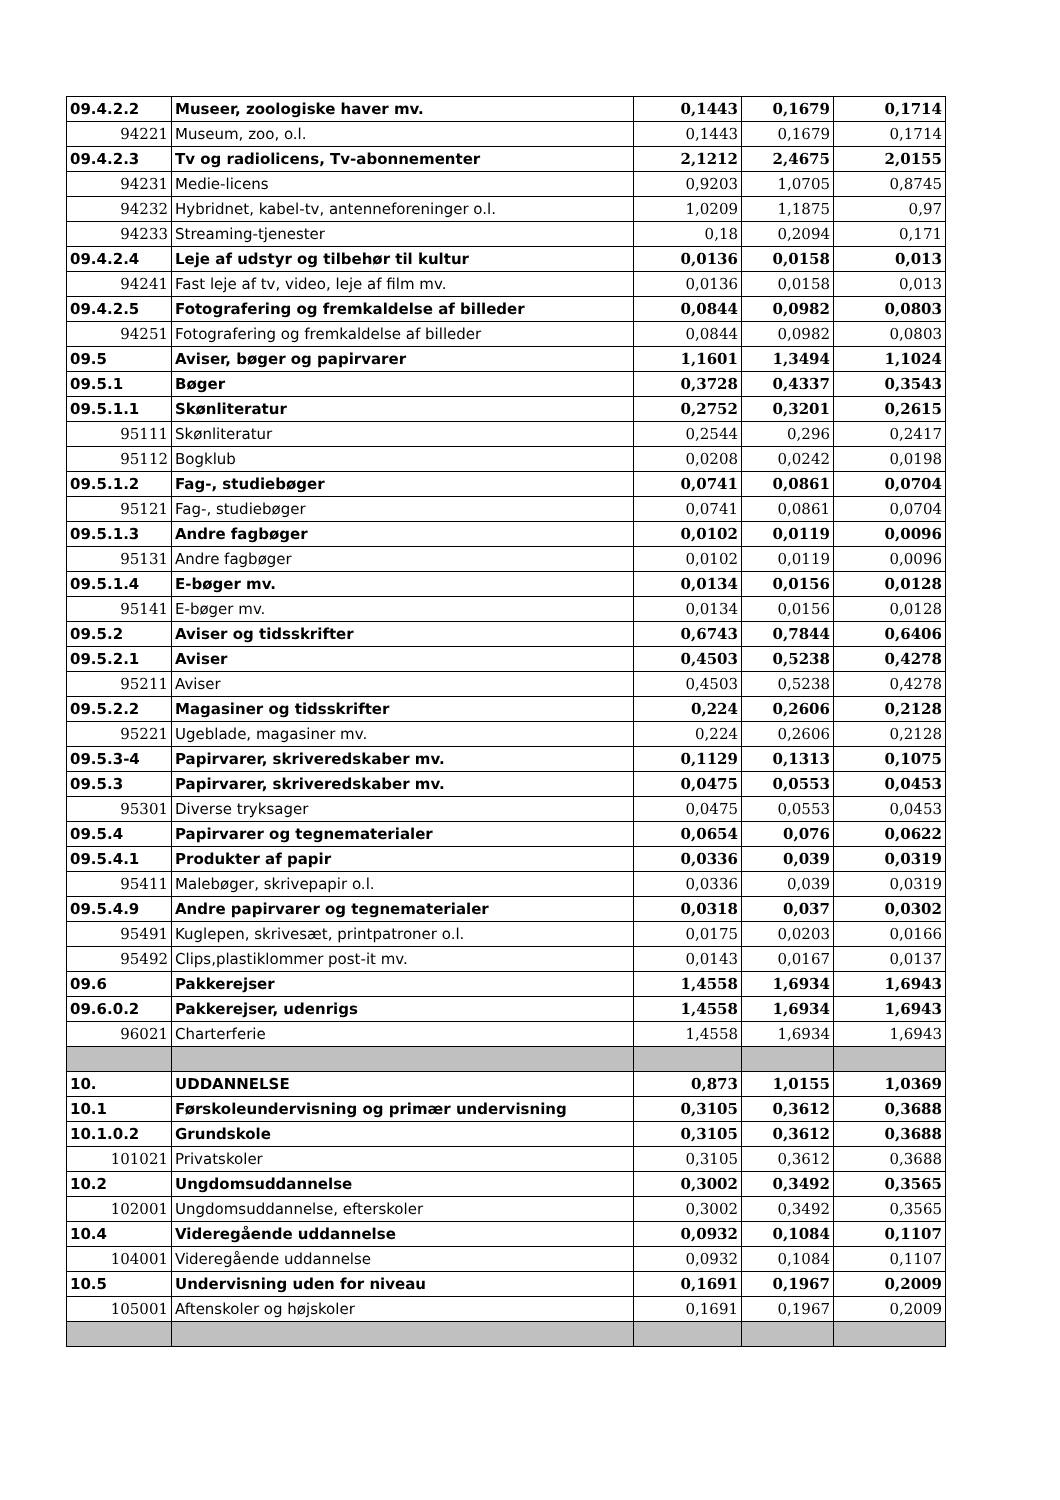| 09.4.2.2 | Museer, zoologiske haver mv. | 0,1443 | 0,1679 | 0,1714 |
| 94221 | Museum, zoo, o.l. | 0,1443 | 0,1679 | 0,1714 |
| 09.4.2.3 | Tv og radiolicens, Tv-abonnementer | 2,1212 | 2,4675 | 2,0155 |
| 94231 | Medie-licens | 0,9203 | 1,0705 | 0,8745 |
| 94232 | Hybridnet, kabel-tv, antenneforeninger o.l. | 1,0209 | 1,1875 | 0,97 |
| 94233 | Streaming-tjenester | 0,18 | 0,2094 | 0,171 |
| 09.4.2.4 | Leje af udstyr og tilbehør til kultur | 0,0136 | 0,0158 | 0,013 |
| 94241 | Fast leje af tv, video, leje af film mv. | 0,0136 | 0,0158 | 0,013 |
| 09.4.2.5 | Fotografering og fremkaldelse af billeder | 0,0844 | 0,0982 | 0,0803 |
| 94251 | Fotografering og fremkaldelse af billeder | 0,0844 | 0,0982 | 0,0803 |
| 09.5 | Aviser, bøger og papirvarer | 1,1601 | 1,3494 | 1,1024 |
| 09.5.1 | Bøger | 0,3728 | 0,4337 | 0,3543 |
| 09.5.1.1 | Skønliteratur | 0,2752 | 0,3201 | 0,2615 |
| 95111 | Skønliteratur | 0,2544 | 0,296 | 0,2417 |
| 95112 | Bogklub | 0,0208 | 0,0242 | 0,0198 |
| 09.5.1.2 | Fag-, studiebøger | 0,0741 | 0,0861 | 0,0704 |
| 95121 | Fag-, studiebøger | 0,0741 | 0,0861 | 0,0704 |
| 09.5.1.3 | Andre fagbøger | 0,0102 | 0,0119 | 0,0096 |
| 95131 | Andre fagbøger | 0,0102 | 0,0119 | 0,0096 |
| 09.5.1.4 | E-bøger mv. | 0,0134 | 0,0156 | 0,0128 |
| 95141 | E-bøger mv. | 0,0134 | 0,0156 | 0,0128 |
| 09.5.2 | Aviser og tidsskrifter | 0,6743 | 0,7844 | 0,6406 |
| 09.5.2.1 | Aviser | 0,4503 | 0,5238 | 0,4278 |
| 95211 | Aviser | 0,4503 | 0,5238 | 0,4278 |
| 09.5.2.2 | Magasiner og tidsskrifter | 0,224 | 0,2606 | 0,2128 |
| 95221 | Ugeblade, magasiner mv. | 0,224 | 0,2606 | 0,2128 |
| 09.5.3-4 | Papirvarer, skriveredskaber mv. | 0,1129 | 0,1313 | 0,1075 |
| 09.5.3 | Papirvarer, skriveredskaber mv. | 0,0475 | 0,0553 | 0,0453 |
| 95301 | Diverse tryksager | 0,0475 | 0,0553 | 0,0453 |
| 09.5.4 | Papirvarer og tegnematerialer | 0,0654 | 0,076 | 0,0622 |
| 09.5.4.1 | Produkter af papir | 0,0336 | 0,039 | 0,0319 |
| 95411 | Malebøger, skrivepapir o.l. | 0,0336 | 0,039 | 0,0319 |
| 09.5.4.9 | Andre papirvarer og tegnematerialer | 0,0318 | 0,037 | 0,0302 |
| 95491 | Kuglepen, skrivesæt, printpatroner o.l. | 0,0175 | 0,0203 | 0,0166 |
| 95492 | Clips,plastiklommer post-it mv. | 0,0143 | 0,0167 | 0,0137 |
| 09.6 | Pakkerejser | 1,4558 | 1,6934 | 1,6943 |
| 09.6.0.2 | Pakkerejser, udenrigs | 1,4558 | 1,6934 | 1,6943 |
| 96021 | Charterferie | 1,4558 | 1,6934 | 1,6943 |
| 10. | UDDANNELSE | 0,873 | 1,0155 | 1,0369 |
| 10.1 | Førskoleundervisning og primær undervisning | 0,3105 | 0,3612 | 0,3688 |
| 10.1.0.2 | Grundskole | 0,3105 | 0,3612 | 0,3688 |
| 101021 | Privatskoler | 0,3105 | 0,3612 | 0,3688 |
| 10.2 | Ungdomsuddannelse | 0,3002 | 0,3492 | 0,3565 |
| 102001 | Ungdomsuddannelse, efterskoler | 0,3002 | 0,3492 | 0,3565 |
| 10.4 | Videregående uddannelse | 0,0932 | 0,1084 | 0,1107 |
| 104001 | Videregående uddannelse | 0,0932 | 0,1084 | 0,1107 |
| 10.5 | Undervisning uden for niveau | 0,1691 | 0,1967 | 0,2009 |
| 105001 | Aftenskoler og højskoler | 0,1691 | 0,1967 | 0,2009 |